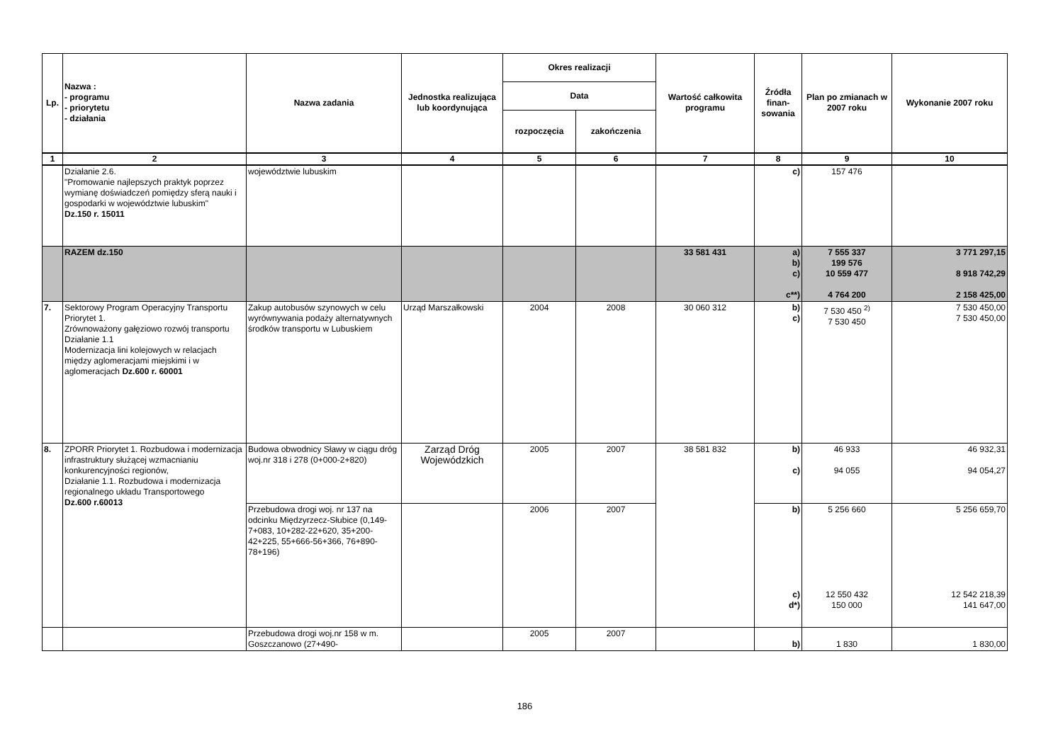| Lp. | Nazwa : - programu - priorytetu - działania | Nazwa zadania | Jednostka realizująca lub koordynująca | Okres realizacji | | Wartość całkowita programu | Źródła finan-sowania | Plan po zmianach w 2007 roku | Wykonanie 2007 roku |
| --- | --- | --- | --- | --- | --- | --- | --- | --- | --- |
| | | | | Data | | | | | |
| | | | | rozpoczęcia | zakończenia | | | | |
| 1 | 2 | 3 | 4 | 5 | 6 | 7 | 8 | 9 | 10 |
| | Działanie 2.6. "Promowanie najlepszych praktyk poprzez wymianę doświadczeń pomiędzy sferą nauki i gospodarki w województwie lubuskim" Dz.150 r. 15011 | województwie lubuskim | | | | | c) | 157 476 | |
| | RAZEM dz.150 | | | | | 33 581 431 | a) b) c) c**) | 7 555 337 199 576 10 559 477 4 764 200 | 3 771 297,15 8 918 742,29 2 158 425,00 |
| 7. | Sektorowy Program Operacyjny Transportu Priorytet 1. Zrównoważony gałęziowo rozwój transportu Działanie 1.1 Modernizacja lini kolejowych w relacjach między aglomeracjami miejskimi i w aglomeracjach Dz.600 r. 60001 | Zakup autobusów szynowych w celu wyrównywania podaży alternatywnych środków transportu w Lubuskiem | Urząd Marszałkowski | 2004 | 2008 | 30 060 312 | b) c) | 7 530 450 <sup>2)</sup> 7 530 450 | 7 530 450,00 7 530 450,00 |
| 8. | ZPORR Priorytet 1. Rozbudowa i modernizacja infrastruktury służącej wzmacnianiu konkurencyjności regionów, Działanie 1.1. Rozbudowa i modernizacja regionalnego układu Transportowego Dz.600 r.60013 | Budowa obwodnicy Sławy w ciągu dróg woj.nr 318 i 278 (0+000-2+820) | Zarząd Dróg Wojewódzkich | 2005 | 2007 | 38 581 832 | b) c) | 46 933 94 055 | 46 932,31 94 054,27 |
| | | Przebudowa drogi woj. nr 137 na odcinku Międzyrzecz-Słubice (0,149-7+083, 10+282-22+620, 35+200-42+225, 55+666-56+366, 76+890-78+196) | | 2006 | 2007 | | b) c) d*) | 5 256 660 12 550 432 150 000 | 5 256 659,70 12 542 218,39 141 647,00 |
| | | Przebudowa drogi woj.nr 158 w m. Goszczanowo (27+490- | | 2005 | 2007 | | b) | 1 830 | 1 830,00 |
186